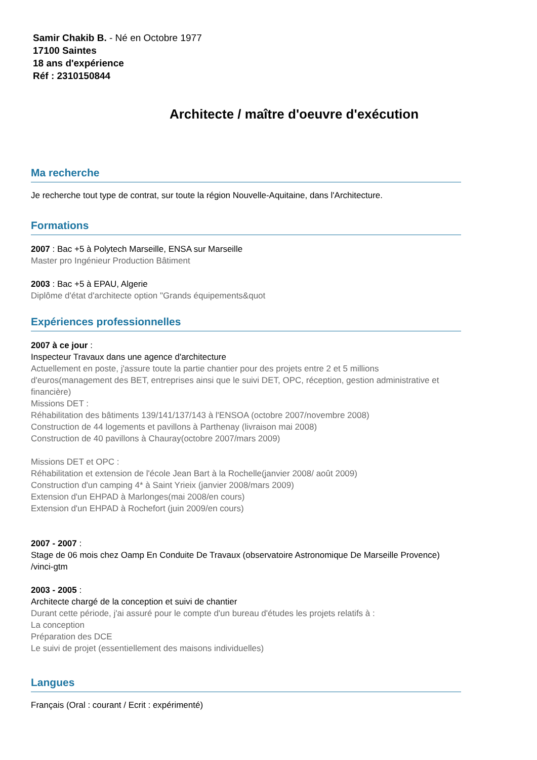Samir Chakib B. - Né en Octobre 1977
17100 Saintes
18 ans d'expérience
Réf : 2310150844
Architecte / maître d'oeuvre d'exécution
Ma recherche
Je recherche tout type de contrat, sur toute la région Nouvelle-Aquitaine, dans l'Architecture.
Formations
2007 : Bac +5 à Polytech Marseille, ENSA sur Marseille
Master pro Ingénieur Production Bâtiment
2003 : Bac +5 à EPAU, Algerie
Diplôme d'état d'architecte option "Grands équipements&quot
Expériences professionnelles
2007 à ce jour :
Inspecteur Travaux dans une agence d'architecture
Actuellement en poste, j'assure toute la partie chantier pour des projets entre 2 et 5 millions d'euros(management des BET, entreprises ainsi que le suivi DET, OPC, réception, gestion administrative et financière)
Missions DET :
Réhabilitation des bâtiments 139/141/137/143 à l'ENSOA (octobre 2007/novembre 2008)
Construction de 44 logements et pavillons à Parthenay (livraison mai 2008)
Construction de 40 pavillons à Chauray(octobre 2007/mars 2009)
Missions DET et OPC :
Réhabilitation et extension de l'école Jean Bart à la Rochelle(janvier 2008/ août 2009)
Construction d'un camping 4* à Saint Yrieix (janvier 2008/mars 2009)
Extension d'un EHPAD à Marlonges(mai 2008/en cours)
Extension d'un EHPAD à Rochefort (juin 2009/en cours)
2007 - 2007 :
Stage de 06 mois chez Oamp En Conduite De Travaux (observatoire Astronomique De Marseille Provence) /vinci-gtm
2003 - 2005 :
Architecte chargé de la conception et suivi de chantier
Durant cette période, j'ai assuré pour le compte d'un bureau d'études les projets relatifs à :
La conception
Préparation des DCE
Le suivi de projet (essentiellement des maisons individuelles)
Langues
Français (Oral : courant / Ecrit : expérimenté)